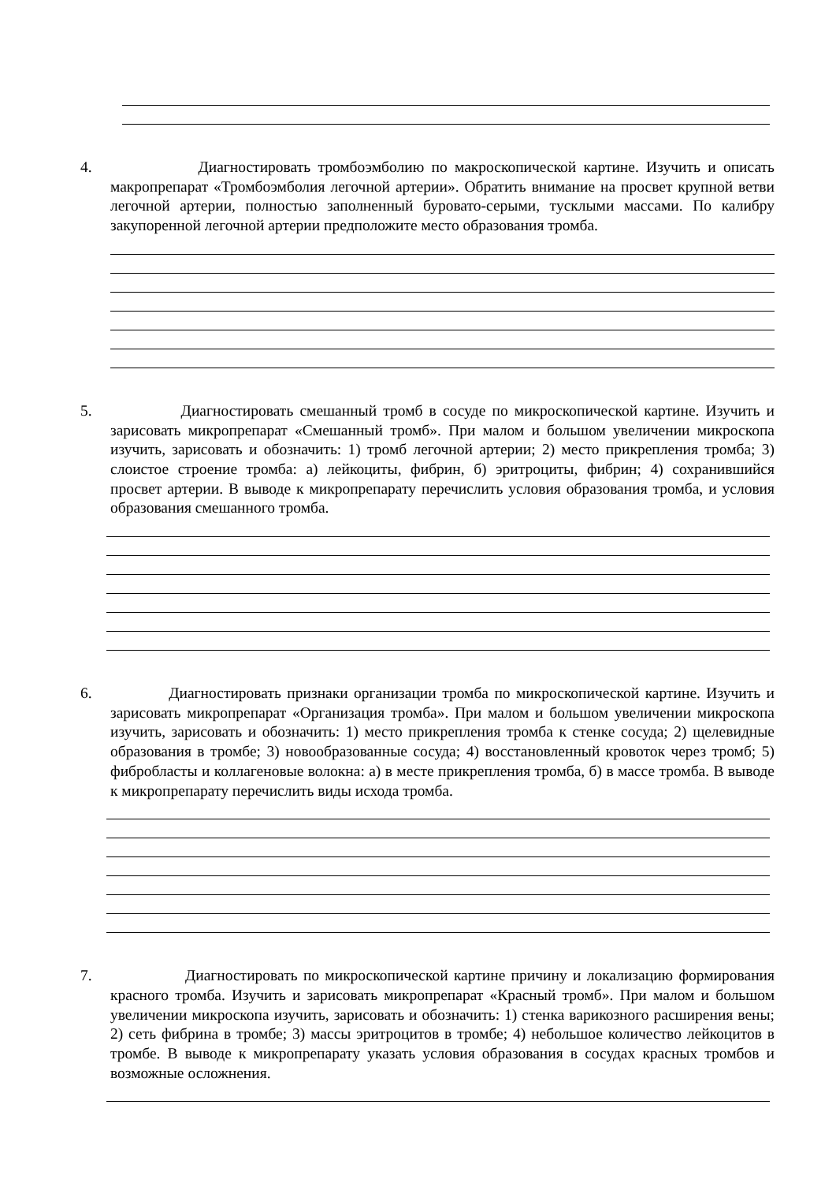4. Диагностировать тромбоэмболию по макроскопической картине. Изучить и описать макропрепарат «Тромбоэмболия легочной артерии». Обратить внимание на просвет крупной ветви легочной артерии, полностью заполненный буровато-серыми, тусклыми массами. По калибру закупоренной легочной артерии предположите место образования тромба.
5. Диагностировать смешанный тромб в сосуде по микроскопической картине. Изучить и зарисовать микропрепарат «Смешанный тромб». При малом и большом увеличении микроскопа изучить, зарисовать и обозначить: 1) тромб легочной артерии; 2) место прикрепления тромба; 3) слоистое строение тромба: а) лейкоциты, фибрин, б) эритроциты, фибрин; 4) сохранившийся просвет артерии. В выводе к микропрепарату перечислить условия образования тромба, и условия образования смешанного тромба.
6. Диагностировать признаки организации тромба по микроскопической картине. Изучить и зарисовать микропрепарат «Организация тромба». При малом и большом увеличении микроскопа изучить, зарисовать и обозначить: 1) место прикрепления тромба к стенке сосуда; 2) щелевидные образования в тромбе; 3) новообразованные сосуда; 4) восстановленный кровоток через тромб; 5) фибробласты и коллагеновые волокна: а) в месте прикрепления тромба, б) в массе тромба. В выводе к микропрепарату перечислить виды исхода тромба.
7. Диагностировать по микроскопической картине причину и локализацию формирования красного тромба. Изучить и зарисовать микропрепарат «Красный тромб». При малом и большом увеличении микроскопа изучить, зарисовать и обозначить: 1) стенка варикозного расширения вены; 2) сеть фибрина в тромбе; 3) массы эритроцитов в тромбе; 4) небольшое количество лейкоцитов в тромбе. В выводе к микропрепарату указать условия образования в сосудах красных тромбов и возможные осложнения.